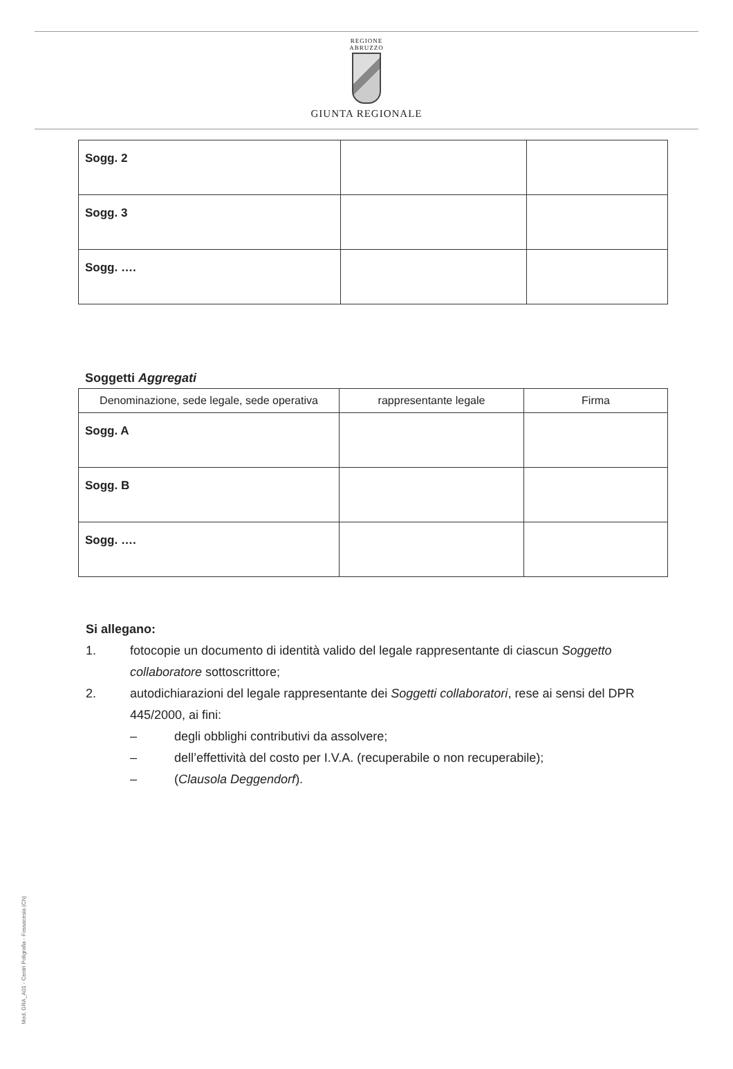REGIONE
ABRUZZO
GIUNTA REGIONALE
| Sogg. 2 | | |
| Sogg. 3 | | |
| Sogg. …. | | |
Soggetti Aggregati
| Denominazione, sede legale, sede operativa | rappresentante legale | Firma |
| --- | --- | --- |
| Sogg. A | | |
| Sogg. B | | |
| Sogg. …. | | |
Si allegano:
1. fotocopie un documento di identità valido del legale rappresentante di ciascun Soggetto collaboratore sottoscrittore;
2. autodichiarazioni del legale rappresentante dei Soggetti collaboratori, rese ai sensi del DPR 445/2000, ai fini:
– degli obblighi contributivi da assolvere;
– dell’effettività del costo per I.V.A. (recuperabile o non recuperabile);
– (Clausola Deggendorf).
Mod. GRA_A01 - Centri Poligrafia - Fossacesia (Ch)